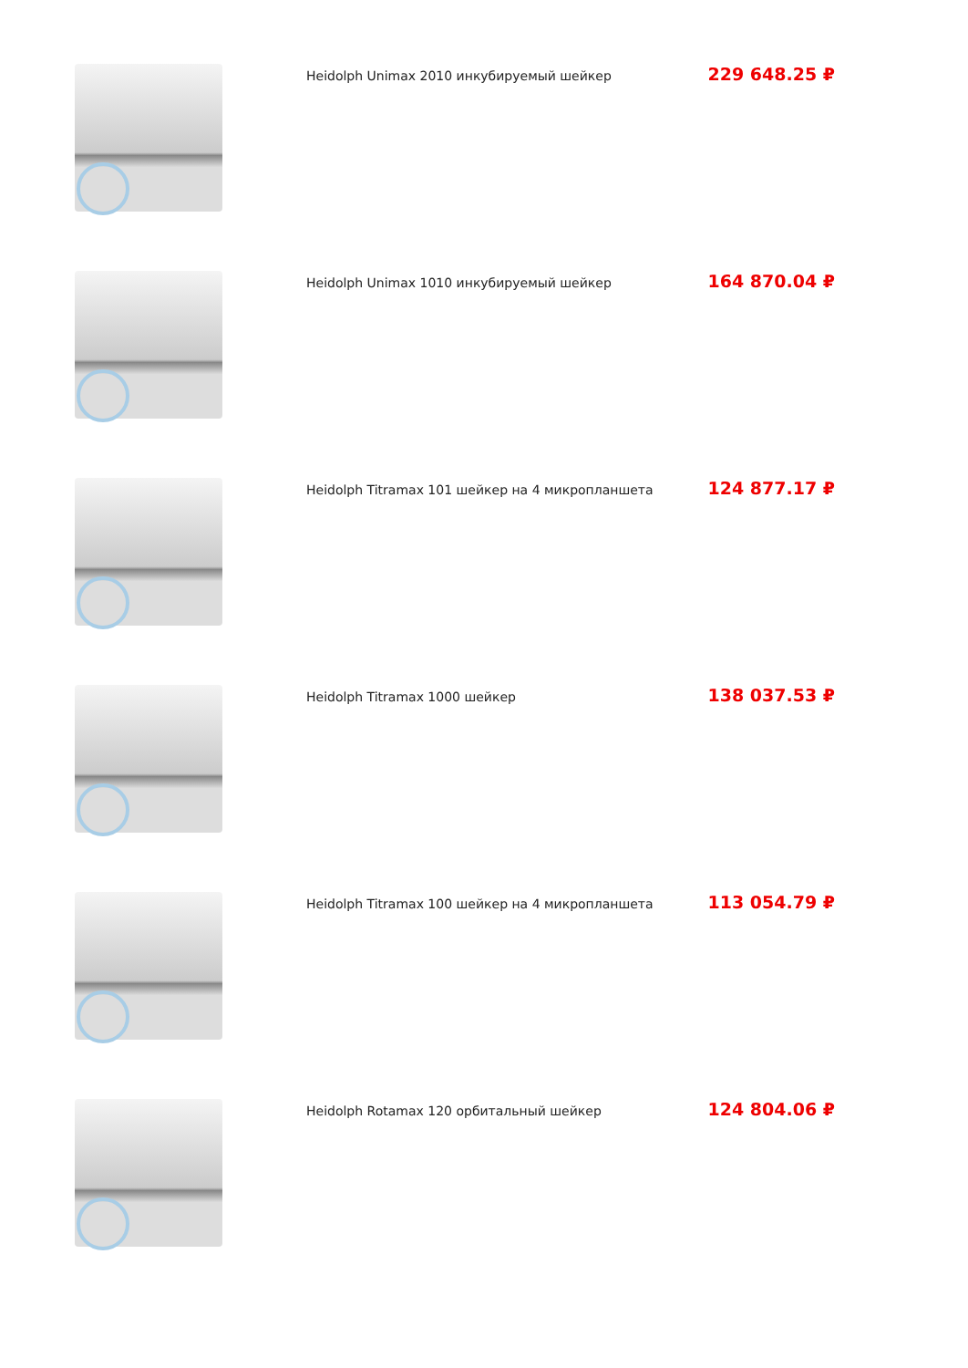Heidolph Unimax 2010 инкубируемый шейкер
229 648.25 ₽
Heidolph Unimax 1010 инкубируемый шейкер
164 870.04 ₽
Heidolph Titramax 101 шейкер на 4 микропланшета
124 877.17 ₽
Heidolph Titramax 1000 шейкер
138 037.53 ₽
Heidolph Titramax 100 шейкер на 4 микропланшета
113 054.79 ₽
Heidolph Rotamax 120 орбитальный шейкер
124 804.06 ₽